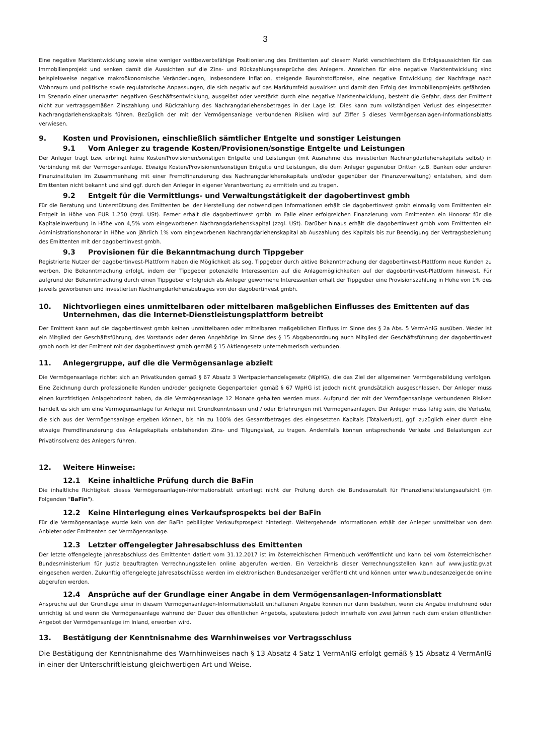3
Eine negative Marktentwicklung sowie eine weniger wettbewerbsfähige Positionierung des Emittenten auf diesem Markt verschlechtern die Erfolgsaussichten für das Immobilienprojekt und senken damit die Aussichten auf die Zins- und Rückzahlungsansprüche des Anlegers. Anzeichen für eine negative Marktentwicklung sind beispielsweise negative makroökonomische Veränderungen, insbesondere Inflation, steigende Baurohstoffpreise, eine negative Entwicklung der Nachfrage nach Wohnraum und politische sowie regulatorische Anpassungen, die sich negativ auf das Marktumfeld auswirken und damit den Erfolg des Immobilienprojekts gefährden. Im Szenario einer unerwartet negativen Geschäftsentwicklung, ausgelöst oder verstärkt durch eine negative Marktentwicklung, besteht die Gefahr, dass der Emittent nicht zur vertragsgemäßen Zinszahlung und Rückzahlung des Nachrangdarlehensbetrages in der Lage ist. Dies kann zum vollständigen Verlust des eingesetzten Nachrangdarlehenskapitals führen. Bezüglich der mit der Vermögensanlage verbundenen Risiken wird auf Ziffer 5 dieses Vermögensanlagen-Informationsblatts verwiesen.
9. Kosten und Provisionen, einschließlich sämtlicher Entgelte und sonstiger Leistungen
9.1 Vom Anleger zu tragende Kosten/Provisionen/sonstige Entgelte und Leistungen
Der Anleger trägt bzw. erbringt keine Kosten/Provisionen/sonstigen Entgelte und Leistungen (mit Ausnahme des investierten Nachrangdarlehenskapitals selbst) in Verbindung mit der Vermögensanlage. Etwaige Kosten/Provisionen/sonstigen Entgelte und Leistungen, die dem Anleger gegenüber Dritten (z.B. Banken oder anderen Finanzinstituten im Zusammenhang mit einer Fremdfinanzierung des Nachrangdarlehenskapitals und/oder gegenüber der Finanzverwaltung) entstehen, sind dem Emittenten nicht bekannt und sind ggf. durch den Anleger in eigener Verantwortung zu ermitteln und zu tragen.
9.2 Entgelt für die Vermittlungs- und Verwaltungstätigkeit der dagobertinvest gmbh
Für die Beratung und Unterstützung des Emittenten bei der Herstellung der notwendigen Informationen erhält die dagobertinvest gmbh einmalig vom Emittenten ein Entgelt in Höhe von EUR 1.250 (zzgl. USt). Ferner erhält die dagobertinvest gmbh im Falle einer erfolgreichen Finanzierung vom Emittenten ein Honorar für die Kapitaleinwerbung in Höhe von 4,5% vom eingeworbenen Nachrangdarlehenskapital (zzgl. USt). Darüber hinaus erhält die dagobertinvest gmbh vom Emittenten ein Administrationshonorar in Höhe von jährlich 1% vom eingeworbenen Nachrangdarlehenskapital ab Auszahlung des Kapitals bis zur Beendigung der Vertragsbeziehung des Emittenten mit der dagobertinvest gmbh.
9.3 Provisionen für die Bekanntmachung durch Tippgeber
Registrierte Nutzer der dagobertinvest-Plattform haben die Möglichkeit als sog. Tippgeber durch aktive Bekanntmachung der dagobertinvest-Plattform neue Kunden zu werben. Die Bekanntmachung erfolgt, indem der Tippgeber potenzielle Interessenten auf die Anlagemöglichkeiten auf der dagobertinvest-Plattform hinweist. Für aufgrund der Bekanntmachung durch einen Tippgeber erfolgreich als Anleger gewonnene Interessenten erhält der Tippgeber eine Provisionszahlung in Höhe von 1% des jeweils geworbenen und investierten Nachrangdarlehensbetrages von der dagobertinvest gmbh.
10. Nichtvorliegen eines unmittelbaren oder mittelbaren maßgeblichen Einflusses des Emittenten auf das Unternehmen, das die Internet-Dienstleistungsplattform betreibt
Der Emittent kann auf die dagobertinvest gmbh keinen unmittelbaren oder mittelbaren maßgeblichen Einfluss im Sinne des § 2a Abs. 5 VermAnlG ausüben. Weder ist ein Mitglied der Geschäftsführung, des Vorstands oder deren Angehörige im Sinne des § 15 Abgabenordnung auch Mitglied der Geschäftsführung der dagobertinvest gmbh noch ist der Emittent mit der dagobertinvest gmbh gemäß § 15 Aktiengesetz unternehmerisch verbunden.
11. Anlegergruppe, auf die die Vermögensanlage abzielt
Die Vermögensanlage richtet sich an Privatkunden gemäß § 67 Absatz 3 Wertpapierhandelsgesetz (WpHG), die das Ziel der allgemeinen Vermögensbildung verfolgen. Eine Zeichnung durch professionelle Kunden und/oder geeignete Gegenparteien gemäß § 67 WpHG ist jedoch nicht grundsätzlich ausgeschlossen. Der Anleger muss einen kurzfristigen Anlagehorizont haben, da die Vermögensanlage 12 Monate gehalten werden muss. Aufgrund der mit der Vermögensanlage verbundenen Risiken handelt es sich um eine Vermögensanlage für Anleger mit Grundkenntnissen und / oder Erfahrungen mit Vermögensanlagen. Der Anleger muss fähig sein, die Verluste, die sich aus der Vermögensanlage ergeben können, bis hin zu 100% des Gesamtbetrages des eingesetzten Kapitals (Totalverlust), ggf. zuzüglich einer durch eine etwaige Fremdfinanzierung des Anlagekapitals entstehenden Zins- und Tilgungslast, zu tragen. Andernfalls können entsprechende Verluste und Belastungen zur Privatinsolvenz des Anlegers führen.
12. Weitere Hinweise:
12.1 Keine inhaltliche Prüfung durch die BaFin
Die inhaltliche Richtigkeit dieses Vermögensanlagen-Informationsblatt unterliegt nicht der Prüfung durch die Bundesanstalt für Finanzdienstleistungsaufsicht (im Folgenden "BaFin").
12.2 Keine Hinterlegung eines Verkaufsprospekts bei der BaFin
Für die Vermögensanlage wurde kein von der BaFin gebilligter Verkaufsprospekt hinterlegt. Weitergehende Informationen erhält der Anleger unmittelbar von dem Anbieter oder Emittenten der Vermögensanlage.
12.3 Letzter offengelegter Jahresabschluss des Emittenten
Der letzte offengelegte Jahresabschluss des Emittenten datiert vom 31.12.2017 ist im österreichischen Firmenbuch veröffentlicht und kann bei vom österreichischen Bundesministerium für Justiz beauftragten Verrechnungsstellen online abgerufen werden. Ein Verzeichnis dieser Verrechnungsstellen kann auf www.justiz.gv.at eingesehen werden. Zukünftig offengelegte Jahresabschlüsse werden im elektronischen Bundesanzeiger veröffentlicht und können unter www.bundesanzeiger.de online abgerufen werden.
12.4 Ansprüche auf der Grundlage einer Angabe in dem Vermögensanlagen-Informationsblatt
Ansprüche auf der Grundlage einer in diesem Vermögensanlagen-Informationsblatt enthaltenen Angabe können nur dann bestehen, wenn die Angabe irreführend oder unrichtig ist und wenn die Vermögensanlage während der Dauer des öffentlichen Angebots, spätestens jedoch innerhalb von zwei Jahren nach dem ersten öffentlichen Angebot der Vermögensanlage im Inland, erworben wird.
13. Bestätigung der Kenntnisnahme des Warnhinweises vor Vertragsschluss
Die Bestätigung der Kenntnisnahme des Warnhinweises nach § 13 Absatz 4 Satz 1 VermAnlG erfolgt gemäß § 15 Absatz 4 VermAnlG in einer der Unterschriftleistung gleichwertigen Art und Weise.